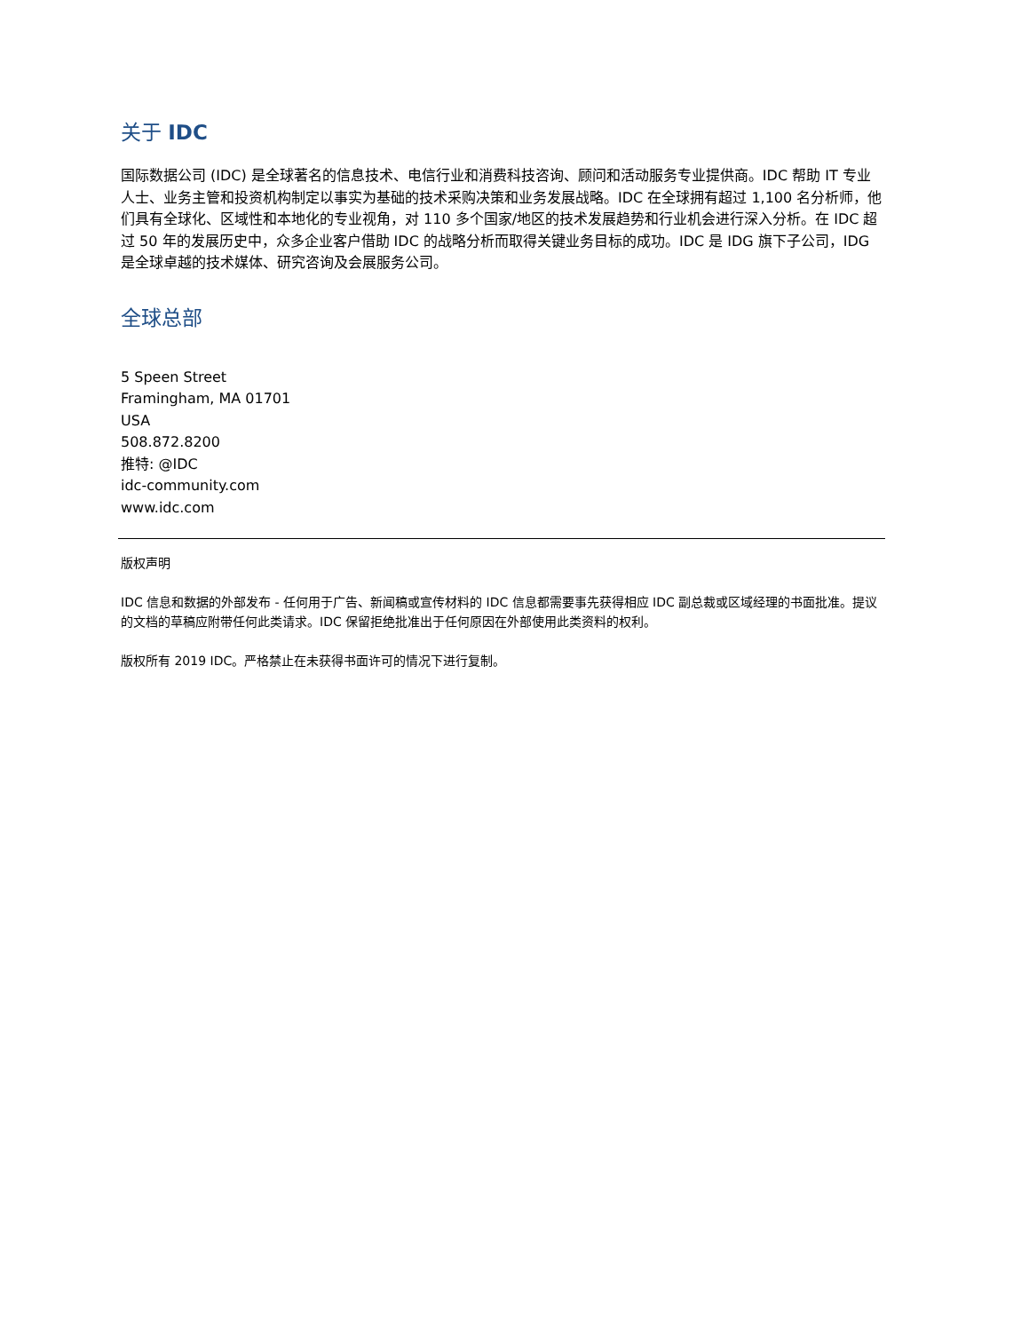关于 IDC
国际数据公司 (IDC) 是全球著名的信息技术、电信行业和消费科技咨询、顾问和活动服务专业提供商。IDC 帮助 IT 专业人士、业务主管和投资机构制定以事实为基础的技术采购决策和业务发展战略。IDC 在全球拥有超过 1,100 名分析师，他们具有全球化、区域性和本地化的专业视角，对 110 多个国家/地区的技术发展趋势和行业机会进行深入分析。在 IDC 超过 50 年的发展历史中，众多企业客户借助 IDC 的战略分析而取得关键业务目标的成功。IDC 是 IDG 旗下子公司，IDG 是全球卓越的技术媒体、研究咨询及会展服务公司。
全球总部
5 Speen Street
Framingham, MA 01701
USA
508.872.8200
推特: @IDC
idc-community.com
www.idc.com
版权声明
IDC 信息和数据的外部发布 - 任何用于广告、新闻稿或宣传材料的 IDC 信息都需要事先获得相应 IDC 副总裁或区域经理的书面批准。提议的文档的草稿应附带任何此类请求。IDC 保留拒绝批准出于任何原因在外部使用此类资料的权利。
版权所有 2019 IDC。严格禁止在未获得书面许可的情况下进行复制。